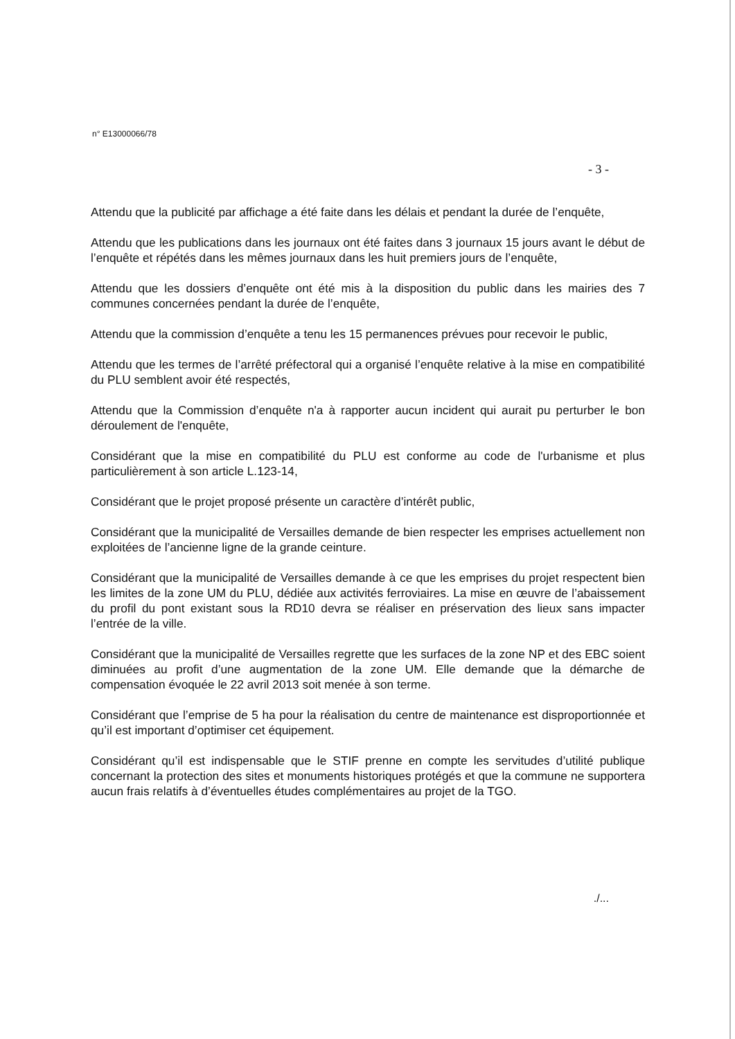n° E13000066/78
- 3 -
Attendu que la publicité par affichage a été faite dans les délais et pendant la durée de l’enquête,
Attendu que les publications dans les journaux ont été faites dans 3 journaux 15 jours avant le début de l’enquête et répétés dans les mêmes journaux dans les huit premiers jours de l’enquête,
Attendu que les dossiers d’enquête ont été mis à la disposition du public dans les mairies des 7 communes concernées pendant la durée de l’enquête,
Attendu que la commission d’enquête a tenu les 15 permanences prévues pour recevoir le public,
Attendu que les termes de l’arrêté préfectoral qui a organisé l’enquête relative à la mise en compatibilité du PLU semblent avoir été respectés,
Attendu que la Commission d’enquête n'a à rapporter aucun incident qui aurait pu perturber le bon déroulement de l'enquête,
Considérant que la mise en compatibilité du PLU est conforme au code de l'urbanisme et plus particulièrement à son article L.123-14,
Considérant que le projet proposé présente un caractère d’intérêt public,
Considérant que la municipalité de Versailles demande de bien respecter les emprises actuellement non exploitées de l’ancienne ligne de la grande ceinture.
Considérant que la municipalité de Versailles demande à ce que les emprises du projet respectent bien les limites de la zone UM du PLU, dédiée aux activités ferroviaires. La mise en œuvre de l’abaissement du profil du pont existant sous la RD10 devra se réaliser en préservation des lieux sans impacter l’entrée de la ville.
Considérant que la municipalité de Versailles regrette que les surfaces de la zone NP et des EBC soient diminuées au profit d’une augmentation de la zone UM. Elle demande que la démarche de compensation évoquée le 22 avril 2013 soit menée à son terme.
Considérant que l’emprise de 5 ha pour la réalisation du centre de maintenance est disproportionnée et qu’il est important d’optimiser cet équipement.
Considérant qu’il est indispensable que le STIF prenne en compte les servitudes d’utilité publique concernant la protection des sites et monuments historiques protégés et que la commune ne supportera aucun frais relatifs à d’éventuelles études complémentaires au projet de la TGO.
./...